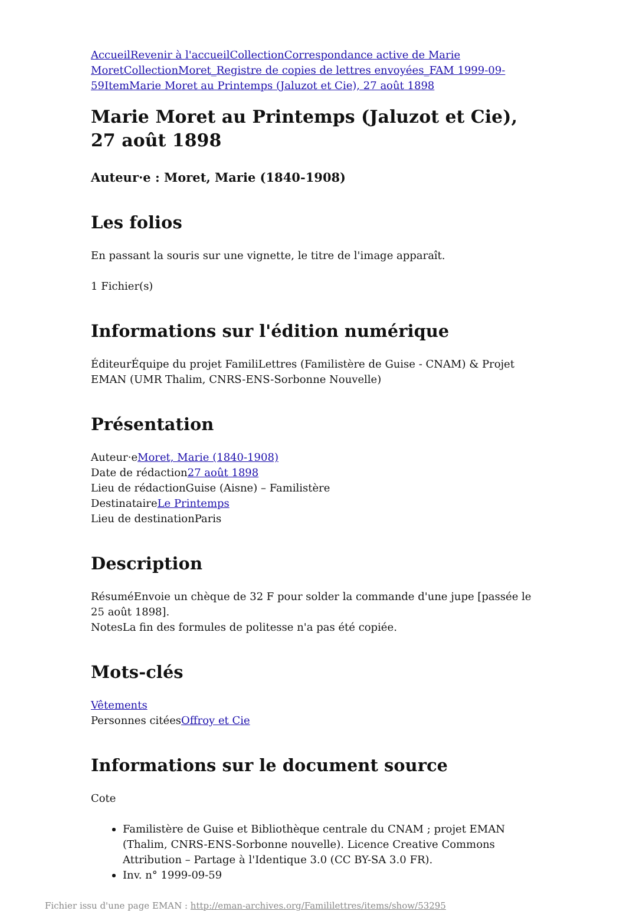Accueil Revenir à l'accueil Collection Correspondance active de Marie Moret Collection Moret_Registre de copies de lettres envoyées_FAM 1999-09-59 Item Marie Moret au Printemps (Jaluzot et Cie), 27 août 1898
Marie Moret au Printemps (Jaluzot et Cie), 27 août 1898
Auteur·e : Moret, Marie (1840-1908)
Les folios
En passant la souris sur une vignette, le titre de l'image apparaît.
1 Fichier(s)
Informations sur l'édition numérique
ÉditeurÉquipe du projet FamiliLettres (Familistère de Guise - CNAM) & Projet EMAN (UMR Thalim, CNRS-ENS-Sorbonne Nouvelle)
Présentation
Auteur·eMoret, Marie (1840-1908)
Date de rédaction27 août 1898
Lieu de rédactionGuise (Aisne) – Familistère
DestinataireLe Printemps
Lieu de destinationParis
Description
RésuméEnvoie un chèque de 32 F pour solder la commande d'une jupe [passée le 25 août 1898].
NotesLa fin des formules de politesse n'a pas été copiée.
Mots-clés
Vêtements
Personnes citéesOffroy et Cie
Informations sur le document source
Cote
Familistère de Guise et Bibliothèque centrale du CNAM ; projet EMAN (Thalim, CNRS-ENS-Sorbonne nouvelle). Licence Creative Commons Attribution – Partage à l'Identique 3.0 (CC BY-SA 3.0 FR).
Inv. n° 1999-09-59
Fichier issu d'une page EMAN : http://eman-archives.org/Famililettres/items/show/53295